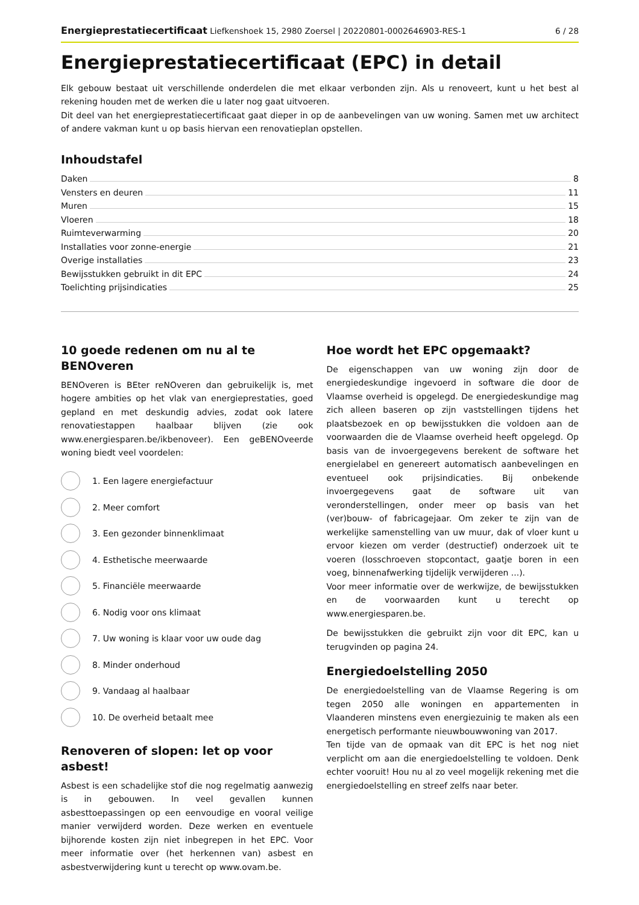Energieprestatiecertificaat Liefkenshoek 15, 2980 Zoersel | 20220801-0002646903-RES-1 6 / 28
Energieprestatiecertificaat (EPC) in detail
Elk gebouw bestaat uit verschillende onderdelen die met elkaar verbonden zijn. Als u renoveert, kunt u het best al rekening houden met de werken die u later nog gaat uitvoeren.
Dit deel van het energieprestatiecertificaat gaat dieper in op de aanbevelingen van uw woning. Samen met uw architect of andere vakman kunt u op basis hiervan een renovatieplan opstellen.
Inhoudstafel
Daken 8
Vensters en deuren 11
Muren 15
Vloeren 18
Ruimteverwarming 20
Installaties voor zonne-energie 21
Overige installaties 23
Bewijsstukken gebruikt in dit EPC 24
Toelichting prijsindicaties 25
10 goede redenen om nu al te BENOveren
BENOveren is BEter reNOveren dan gebruikelijk is, met hogere ambities op het vlak van energieprestaties, goed gepland en met deskundig advies, zodat ook latere renovatiestappen haalbaar blijven (zie ook www.energiesparen.be/ikbenoveer). Een geBENOveerde woning biedt veel voordelen:
1. Een lagere energiefactuur
2. Meer comfort
3. Een gezonder binnenklimaat
4. Esthetische meerwaarde
5. Financiële meerwaarde
6. Nodig voor ons klimaat
7. Uw woning is klaar voor uw oude dag
8. Minder onderhoud
9. Vandaag al haalbaar
10. De overheid betaalt mee
Renoveren of slopen: let op voor asbest!
Asbest is een schadelijke stof die nog regelmatig aanwezig is in gebouwen. In veel gevallen kunnen asbesttoepassingen op een eenvoudige en vooral veilige manier verwijderd worden. Deze werken en eventuele bijhorende kosten zijn niet inbegrepen in het EPC. Voor meer informatie over (het herkennen van) asbest en asbestverwijdering kunt u terecht op www.ovam.be.
Hoe wordt het EPC opgemaakt?
De eigenschappen van uw woning zijn door de energiedeskundige ingevoerd in software die door de Vlaamse overheid is opgelegd. De energiedeskundige mag zich alleen baseren op zijn vaststellingen tijdens het plaatsbezoek en op bewijsstukken die voldoen aan de voorwaarden die de Vlaamse overheid heeft opgelegd. Op basis van de invoergegevens berekent de software het energielabel en genereert automatisch aanbevelingen en eventueel ook prijsindicaties. Bij onbekende invoergegevens gaat de software uit van veronderstellingen, onder meer op basis van het (ver)bouw- of fabricagejaar. Om zeker te zijn van de werkelijke samenstelling van uw muur, dak of vloer kunt u ervoor kiezen om verder (destructief) onderzoek uit te voeren (losschroeven stopcontact, gaatje boren in een voeg, binnenafwerking tijdelijk verwijderen ...).
Voor meer informatie over de werkwijze, de bewijsstukken en de voorwaarden kunt u terecht op www.energiesparen.be.
De bewijsstukken die gebruikt zijn voor dit EPC, kan u terugvinden op pagina 24.
Energiedoelstelling 2050
De energiedoelstelling van de Vlaamse Regering is om tegen 2050 alle woningen en appartementen in Vlaanderen minstens even energiezuinig te maken als een energetisch performante nieuwbouwwoning van 2017.
Ten tijde van de opmaak van dit EPC is het nog niet verplicht om aan die energiedoelstelling te voldoen. Denk echter vooruit! Hou nu al zo veel mogelijk rekening met die energiedoelstelling en streef zelfs naar beter.